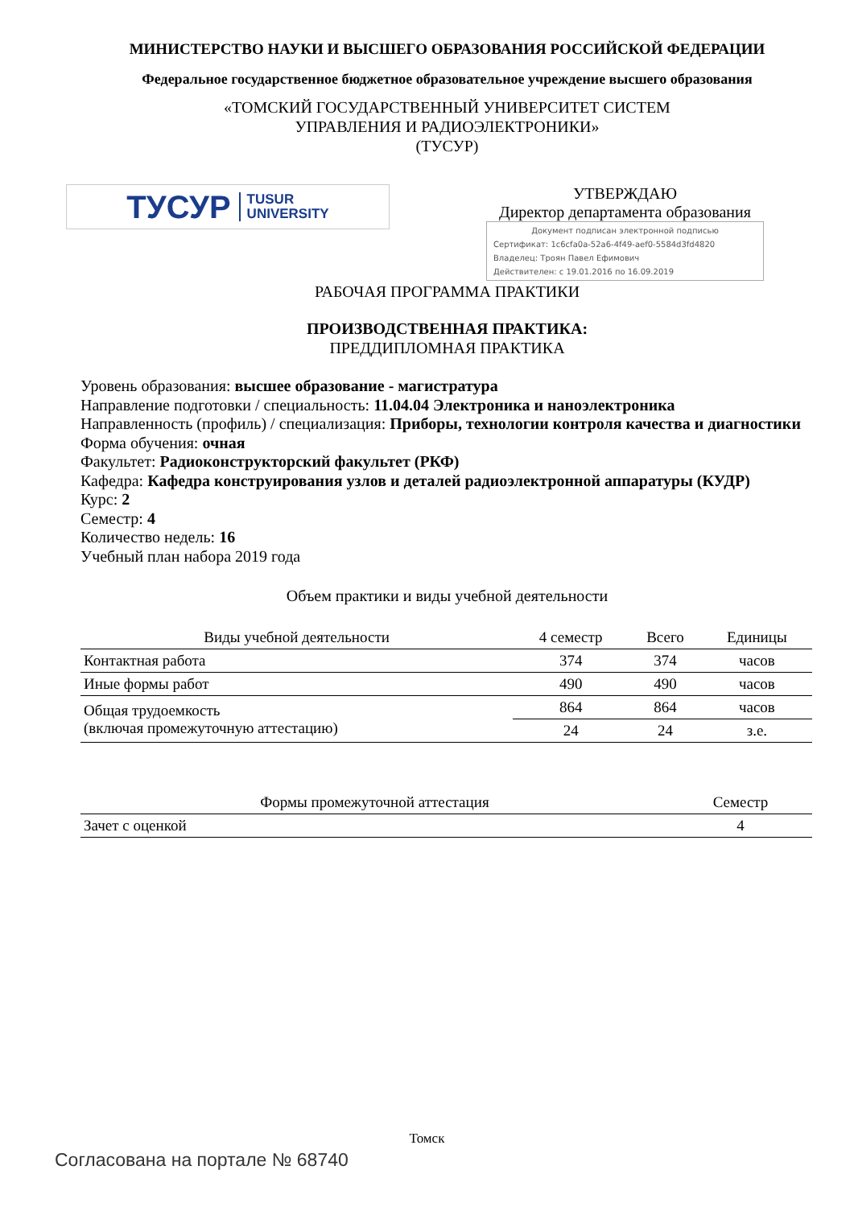МИНИСТЕРСТВО НАУКИ И ВЫСШЕГО ОБРАЗОВАНИЯ РОССИЙСКОЙ ФЕДЕРАЦИИ
Федеральное государственное бюджетное образовательное учреждение высшего образования
«ТОМСКИЙ ГОСУДАРСТВЕННЫЙ УНИВЕРСИТЕТ СИСТЕМ
УПРАВЛЕНИЯ И РАДИОЭЛЕКТРОНИКИ»
(ТУСУР)
ТУСУР TUSUR
UNIVERSITY
УТВЕРЖДАЮ
Директор департамента образования
Документ подписан электронной подписью
Сертификат: 1c6cfa0a-52a6-4f49-aef0-5584d3fd4820
Владелец: Троян Павел Ефимович
Действителен: с 19.01.2016 по 16.09.2019
РАБОЧАЯ ПРОГРАММА ПРАКТИКИ
ПРОИЗВОДСТВЕННАЯ ПРАКТИКА:
ПРЕДДИПЛОМНАЯ ПРАКТИКА
Уровень образования: высшее образование - магистратура
Направление подготовки / специальность: 11.04.04 Электроника и наноэлектроника
Направленность (профиль) / специализация: Приборы, технологии контроля качества и диагностики
Форма обучения: очная
Факультет: Радиоконструкторский факультет (РКФ)
Кафедра: Кафедра конструирования узлов и деталей радиоэлектронной аппаратуры (КУДР)
Курс: 2
Семестр: 4
Количество недель: 16
Учебный план набора 2019 года
Объем практики и виды учебной деятельности
| Виды учебной деятельности | 4 семестр | Всего | Единицы |
| --- | --- | --- | --- |
| Контактная работа | 374 | 374 | часов |
| Иные формы работ | 490 | 490 | часов |
| Общая трудоемкость (включая промежуточную аттестацию) | 864 | 864 | часов |
| | 24 | 24 | з.е. |
| Формы промежуточной аттестация | Семестр |
| --- | --- |
| Зачет с оценкой | 4 |
Томск
Согласована на портале № 68740